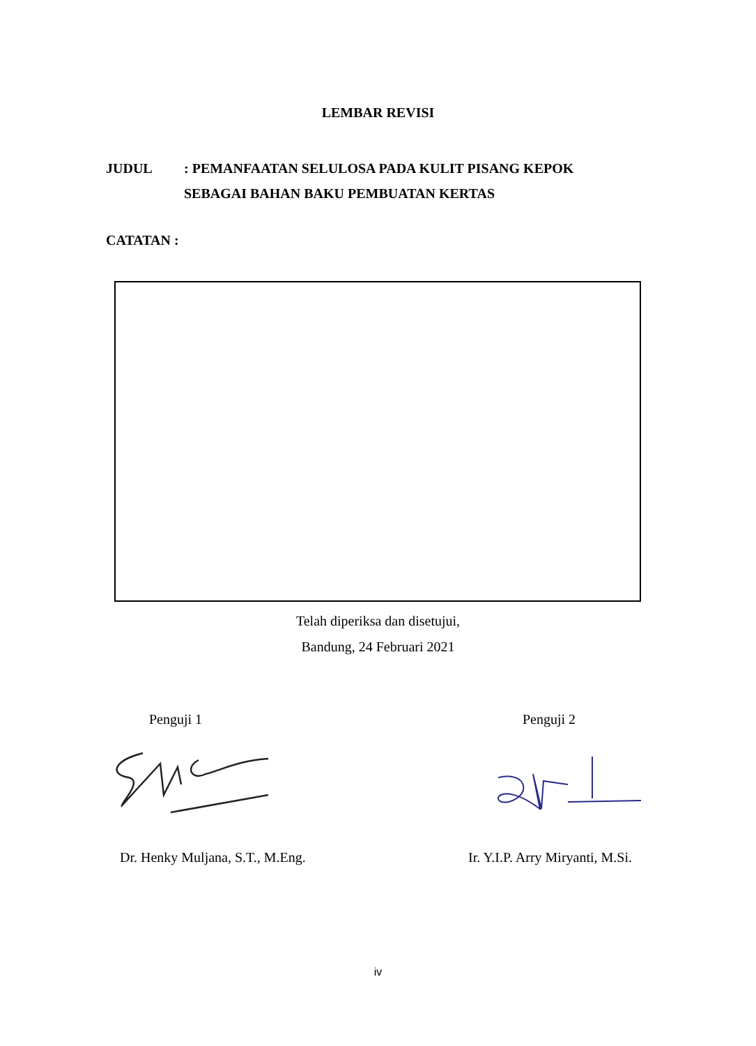LEMBAR REVISI
JUDUL : PEMANFAATAN SELULOSA PADA KULIT PISANG KEPOK
SEBAGAI BAHAN BAKU PEMBUATAN KERTAS
CATATAN :
Telah diperiksa dan disetujui,
Bandung, 24 Februari 2021
Penguji 1 Penguji 2
Dr. Henky Muljana, S.T., M.Eng.
Ir. Y.I.P. Arry Miryanti, M.Si.
iv